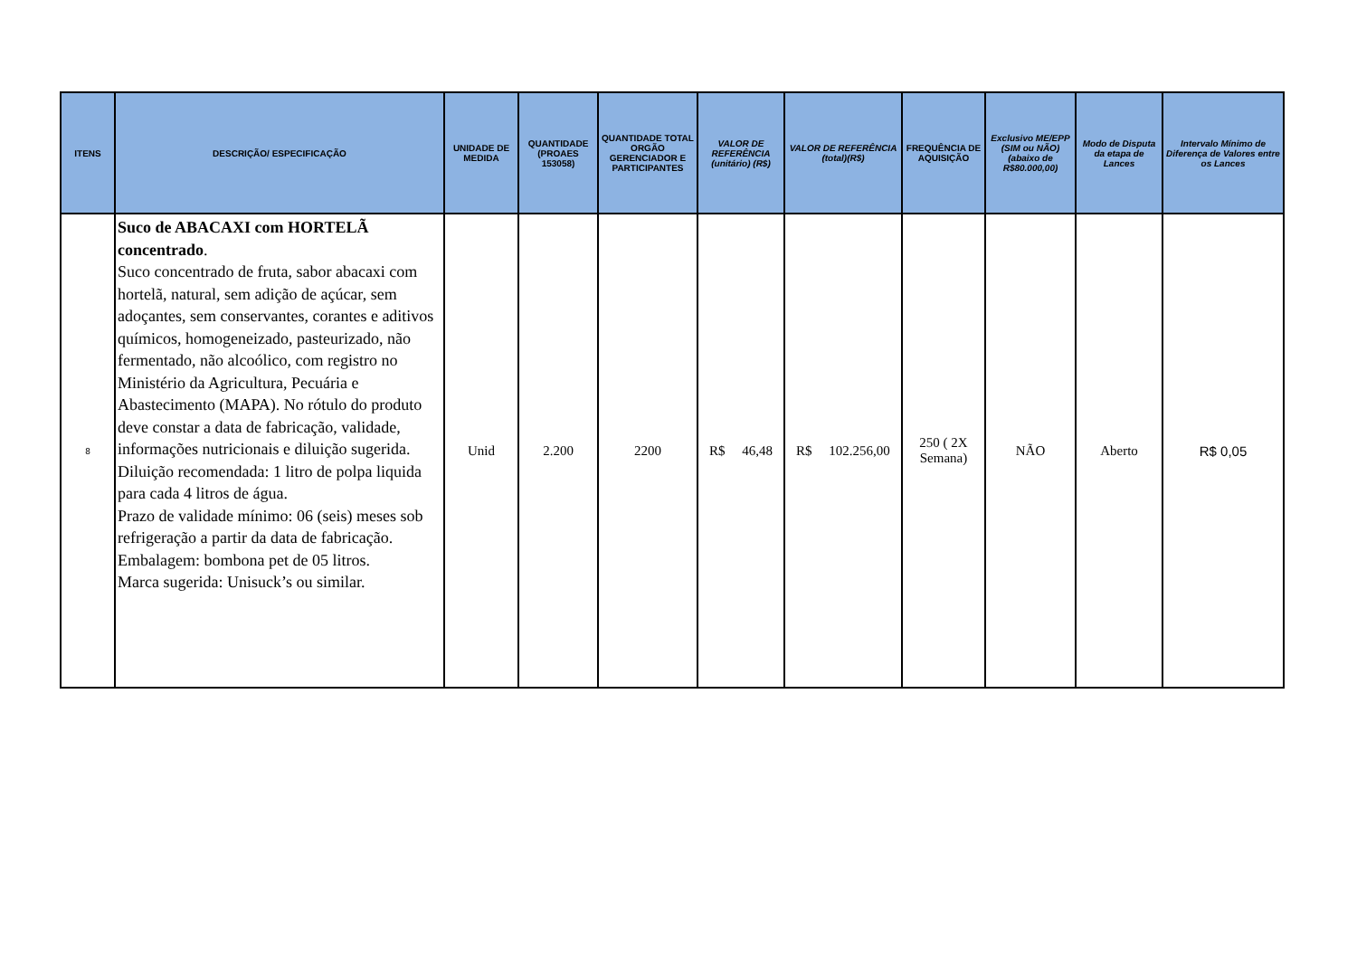| ITENS | DESCRIÇÃO/ ESPECIFICAÇÃO | UNIDADE DE MEDIDA | QUANTIDADE (PROAES 153058) | QUANTIDADE TOTAL ORGÃO GERENCIADOR E PARTICIPANTES | VALOR DE REFERÊNCIA (unitário) (R$) | VALOR DE REFERÊNCIA (total)(R$) | FREQUÊNCIA DE AQUISIÇÃO | Exclusivo ME/EPP (SIM ou NÃO) (abaixo de R$80.000,00) | Modo de Disputa da etapa de Lances | Intervalo Mínimo de Diferença de Valores entre os Lances |
| --- | --- | --- | --- | --- | --- | --- | --- | --- | --- | --- |
| 8 | Suco de ABACAXI com HORTELÃ concentrado . Suco concentrado de fruta, sabor abacaxi com hortelã, natural, sem adição de açúcar, sem adoçantes, sem conservantes, corantes e aditivos químicos, homogeneizado, pasteurizado, não fermentado, não alcoólico, com registro no Ministério da Agricultura, Pecuária e Abastecimento (MAPA). No rótulo do produto deve constar a data de fabricação, validade, informações nutricionais e diluição sugerida. Diluição recomendada: 1 litro de polpa liquida para cada 4 litros de água. Prazo de validade mínimo: 06 (seis) meses sob refrigeração a partir da data de fabricação. Embalagem: bombona pet de 05 litros. Marca sugerida: Unisuck’s ou similar. | Unid | 2.200 | 2200 | R$ 46,48 | R$ 102.256,00 | 250 ( 2X Semana) | NÃO | Aberto | R$ 0,05 |